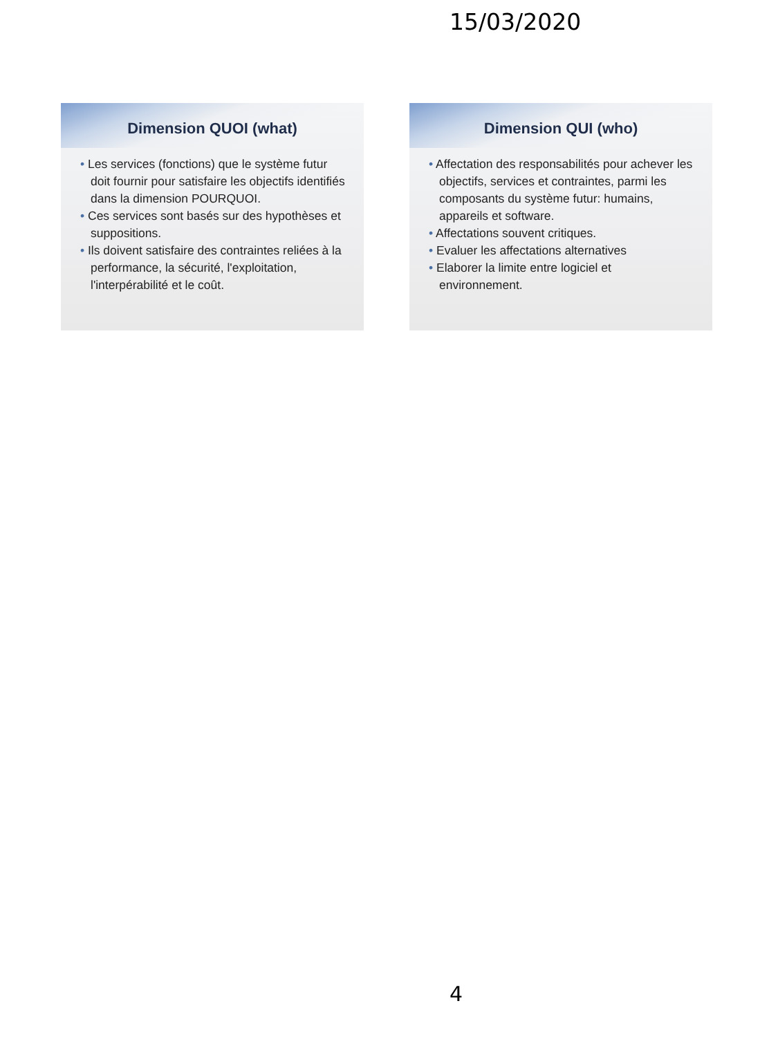15/03/2020
Dimension QUOI (what)
• Les services (fonctions) que le système futur doit fournir pour satisfaire les objectifs identifiés dans la dimension POURQUOI.
• Ces services sont basés sur des hypothèses et suppositions.
• Ils doivent satisfaire des contraintes reliées à la performance, la sécurité, l'exploitation, l'interpérabilité et le coût.
Dimension QUI (who)
• Affectation des responsabilités pour achever les objectifs, services et contraintes, parmi les composants du système futur: humains, appareils et software.
• Affectations souvent critiques.
• Evaluer les affectations alternatives
• Elaborer la limite entre logiciel et environnement.
4